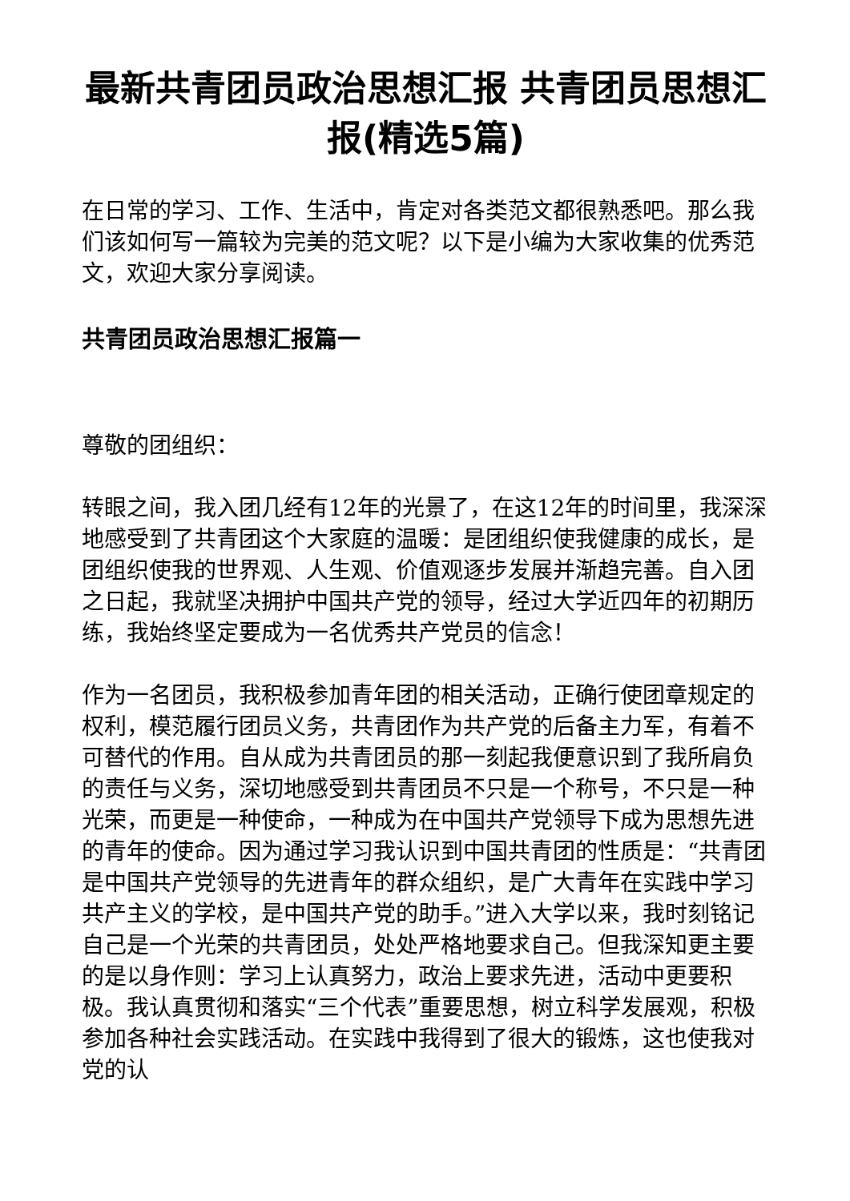最新共青团员政治思想汇报 共青团员思想汇报(精选5篇)
在日常的学习、工作、生活中，肯定对各类范文都很熟悉吧。那么我们该如何写一篇较为完美的范文呢？以下是小编为大家收集的优秀范文，欢迎大家分享阅读。
共青团员政治思想汇报篇一
尊敬的团组织：
转眼之间，我入团几经有12年的光景了，在这12年的时间里，我深深地感受到了共青团这个大家庭的温暖：是团组织使我健康的成长，是团组织使我的世界观、人生观、价值观逐步发展并渐趋完善。自入团之日起，我就坚决拥护中国共产党的领导，经过大学近四年的初期历练，我始终坚定要成为一名优秀共产党员的信念！
作为一名团员，我积极参加青年团的相关活动，正确行使团章规定的权利，模范履行团员义务，共青团作为共产党的后备主力军，有着不可替代的作用。自从成为共青团员的那一刻起我便意识到了我所肩负的责任与义务，深切地感受到共青团员不只是一个称号，不只是一种光荣，而更是一种使命，一种成为在中国共产党领导下成为思想先进的青年的使命。因为通过学习我认识到中国共青团的性质是：“共青团是中国共产党领导的先进青年的群众组织，是广大青年在实践中学习共产主义的学校，是中国共产党的助手。”进入大学以来，我时刻铭记自己是一个光荣的共青团员，处处严格地要求自己。但我深知更主要的是以身作则：学习上认真努力，政治上要求先进，活动中更要积极。我认真贯彻和落实“三个代表”重要思想，树立科学发展观，积极参加各种社会实践活动。在实践中我得到了很大的锻炼，这也使我对党的认